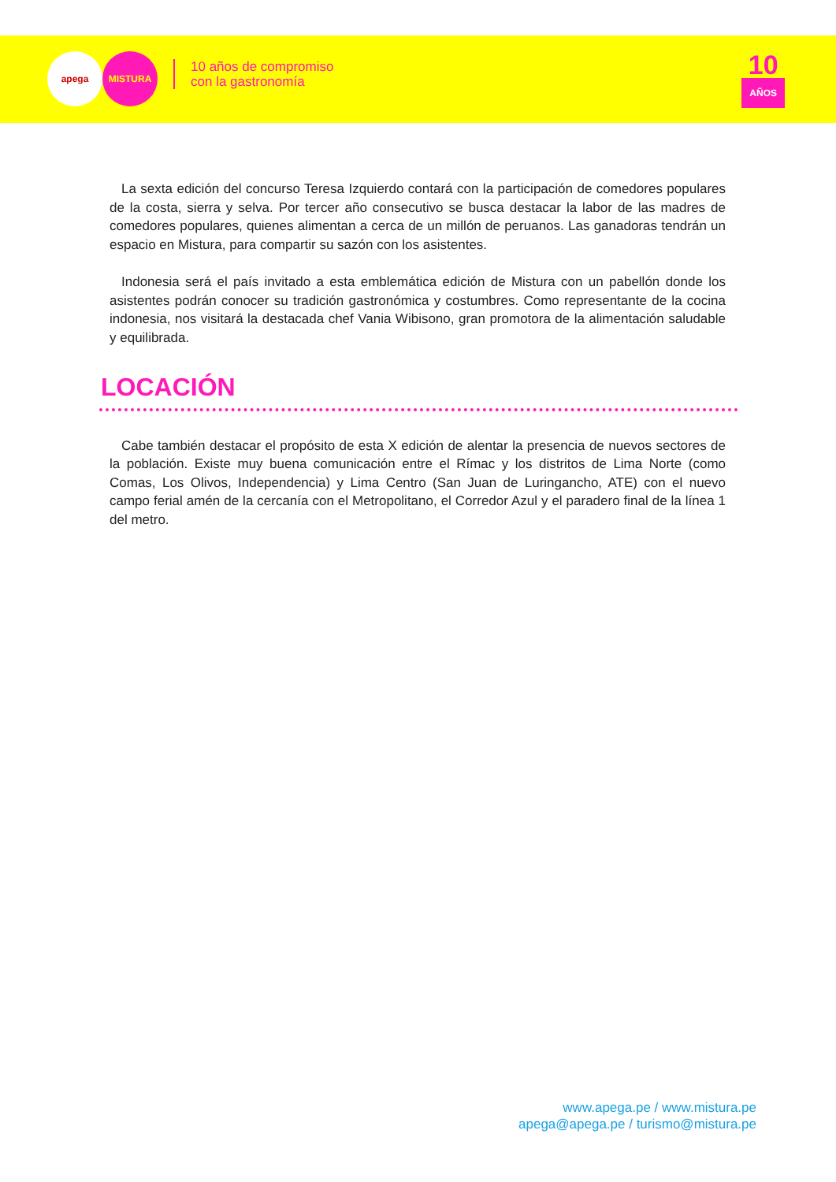apega MISTURA
10 años de compromiso
con la gastronomía
10
AÑOS
La sexta edición del concurso Teresa Izquierdo contará con la participación de comedores populares de la costa, sierra y selva. Por tercer año consecutivo se busca destacar la labor de las madres de comedores populares, quienes alimentan a cerca de un millón de peruanos. Las ganadoras tendrán un espacio en Mistura, para compartir su sazón con los asistentes.
Indonesia será el país invitado a esta emblemática edición de Mistura con un pabellón donde los asistentes podrán conocer su tradición gastronómica y costumbres. Como representante de la cocina indonesia, nos visitará la destacada chef Vania Wibisono, gran promotora de la alimentación saludable y equilibrada.
LOCACIÓN
Cabe también destacar el propósito de esta X edición de alentar la presencia de nuevos sectores de la población. Existe muy buena comunicación entre el Rímac y los distritos de Lima Norte (como Comas, Los Olivos, Independencia) y Lima Centro (San Juan de Luringancho, ATE) con el nuevo campo ferial amén de la cercanía con el Metropolitano, el Corredor Azul y el paradero final de la línea 1 del metro.
www.apega.pe / www.mistura.pe
apega@apega.pe / turismo@mistura.pe